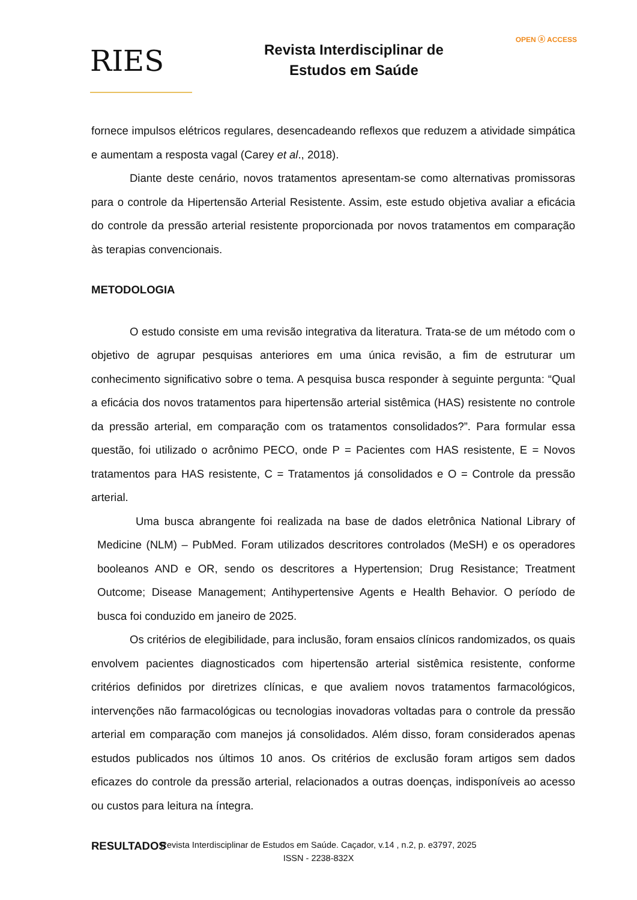RIES
Revista Interdisciplinar de
Estudos em Saúde
OPEN ⓐ ACCESS
fornece impulsos elétricos regulares, desencadeando reflexos que reduzem a atividade simpática e aumentam a resposta vagal (Carey et al., 2018).
Diante deste cenário, novos tratamentos apresentam-se como alternativas promissoras para o controle da Hipertensão Arterial Resistente. Assim, este estudo objetiva avaliar a eficácia do controle da pressão arterial resistente proporcionada por novos tratamentos em comparação às terapias convencionais.
METODOLOGIA
O estudo consiste em uma revisão integrativa da literatura. Trata-se de um método com o objetivo de agrupar pesquisas anteriores em uma única revisão, a fim de estruturar um conhecimento significativo sobre o tema. A pesquisa busca responder à seguinte pergunta: “Qual a eficácia dos novos tratamentos para hipertensão arterial sistêmica (HAS) resistente no controle da pressão arterial, em comparação com os tratamentos consolidados?”. Para formular essa questão, foi utilizado o acrônimo PECO, onde P = Pacientes com HAS resistente, E = Novos tratamentos para HAS resistente, C = Tratamentos já consolidados e O = Controle da pressão arterial.
Uma busca abrangente foi realizada na base de dados eletrônica National Library of Medicine (NLM) – PubMed. Foram utilizados descritores controlados (MeSH) e os operadores booleanos AND e OR, sendo os descritores a Hypertension; Drug Resistance; Treatment Outcome; Disease Management; Antihypertensive Agents e Health Behavior. O período de busca foi conduzido em janeiro de 2025.
Os critérios de elegibilidade, para inclusão, foram ensaios clínicos randomizados, os quais envolvem pacientes diagnosticados com hipertensão arterial sistêmica resistente, conforme critérios definidos por diretrizes clínicas, e que avaliem novos tratamentos farmacológicos, intervenções não farmacológicas ou tecnologias inovadoras voltadas para o controle da pressão arterial em comparação com manejos já consolidados. Além disso, foram considerados apenas estudos publicados nos últimos 10 anos. Os critérios de exclusão foram artigos sem dados eficazes do controle da pressão arterial, relacionados a outras doenças, indisponíveis ao acesso ou custos para leitura na íntegra.
RESULTADOS
Revista Interdisciplinar de Estudos em Saúde. Caçador, v.14 , n.2, p. e3797, 2025
ISSN - 2238-832X